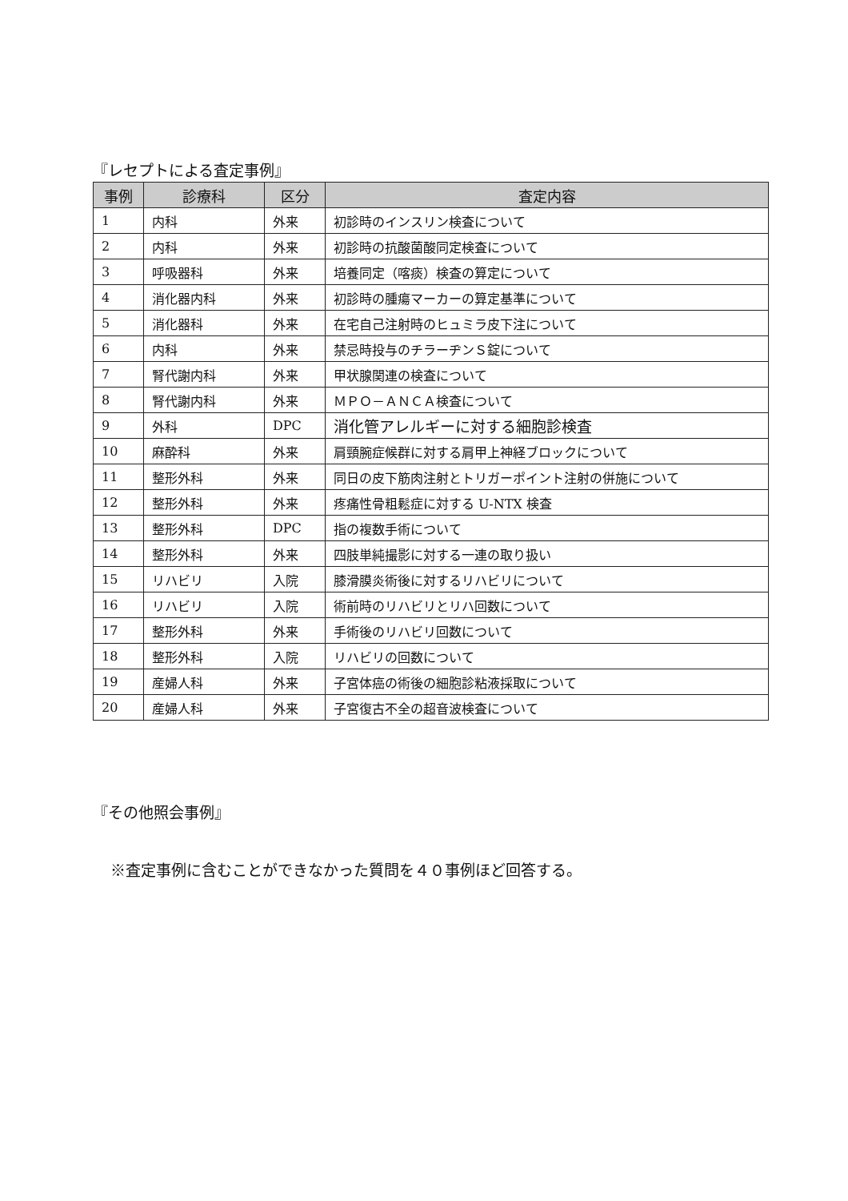『レセプトによる査定事例』
| 事例 | 診療科 | 区分 | 査定内容 |
| --- | --- | --- | --- |
| 1 | 内科 | 外来 | 初診時のインスリン検査について |
| 2 | 内科 | 外来 | 初診時の抗酸菌酸同定検査について |
| 3 | 呼吸器科 | 外来 | 培養同定（喀痰）検査の算定について |
| 4 | 消化器内科 | 外来 | 初診時の腫瘍マーカーの算定基準について |
| 5 | 消化器科 | 外来 | 在宅自己注射時のヒュミラ皮下注について |
| 6 | 内科 | 外来 | 禁忌時投与のチラーヂンＳ錠について |
| 7 | 腎代謝内科 | 外来 | 甲状腺関連の検査について |
| 8 | 腎代謝内科 | 外来 | ＭＰＯ－ＡＮＣＡ検査について |
| 9 | 外科 | DPC | 消化管アレルギーに対する細胞診検査 |
| 10 | 麻酔科 | 外来 | 肩頸腕症候群に対する肩甲上神経ブロックについて |
| 11 | 整形外科 | 外来 | 同日の皮下筋肉注射とトリガーポイント注射の併施について |
| 12 | 整形外科 | 外来 | 疼痛性骨粗鬆症に対する U-NTX 検査 |
| 13 | 整形外科 | DPC | 指の複数手術について |
| 14 | 整形外科 | 外来 | 四肢単純撮影に対する一連の取り扱い |
| 15 | リハビリ | 入院 | 膝滑膜炎術後に対するリハビリについて |
| 16 | リハビリ | 入院 | 術前時のリハビリとリハ回数について |
| 17 | 整形外科 | 外来 | 手術後のリハビリ回数について |
| 18 | 整形外科 | 入院 | リハビリの回数について |
| 19 | 産婦人科 | 外来 | 子宮体癌の術後の細胞診粘液採取について |
| 20 | 産婦人科 | 外来 | 子宮復古不全の超音波検査について |
『その他照会事例』
※査定事例に含むことができなかった質問を４０事例ほど回答する。